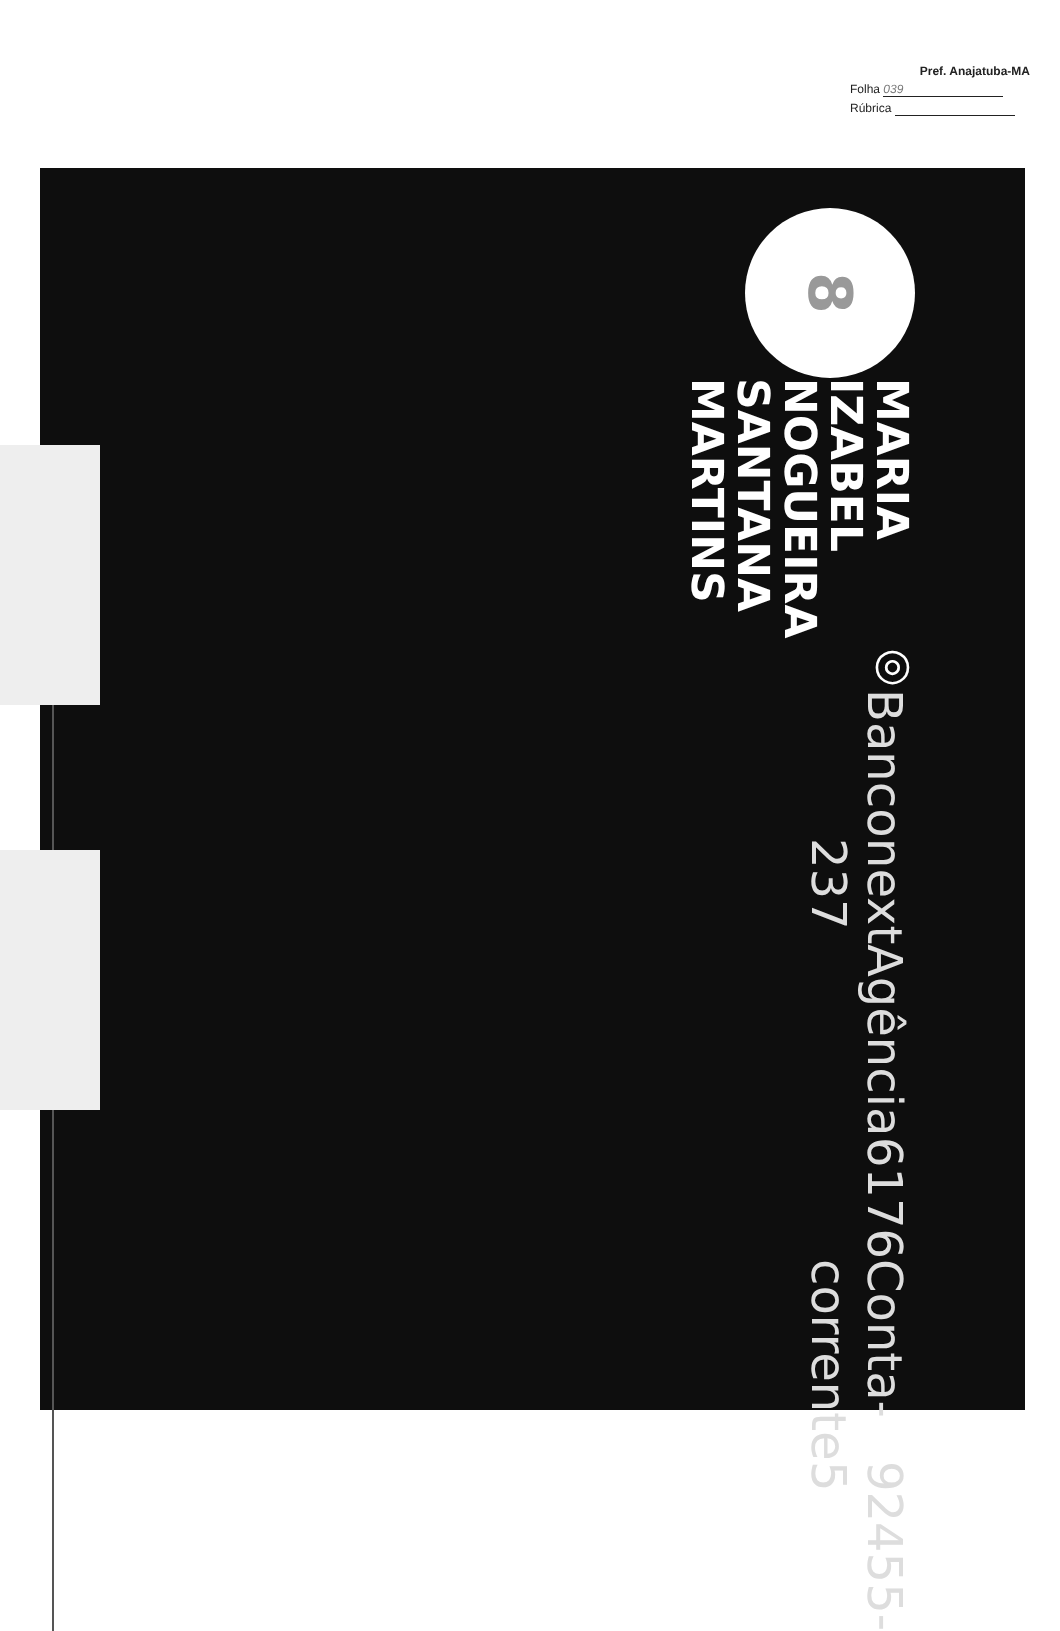Pref. Anajatuba-MA
Folha 039
Rúbrica
8
MARIA IZABEL NOGUEIRA
SANTANA MARTINS
◎
Banco next 237
Agência 6176
Conta-corrente 92455-5